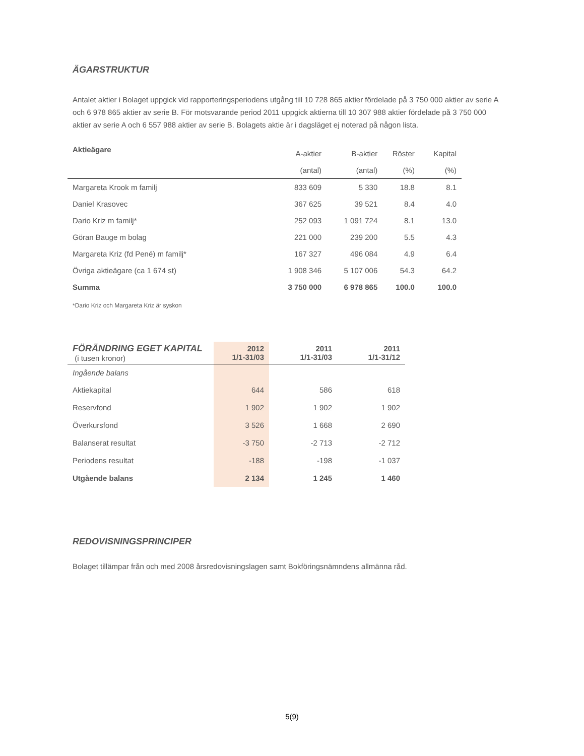ÄGARSTRUKTUR
Antalet aktier i Bolaget uppgick vid rapporteringsperiodens utgång till 10 728 865 aktier fördelade på 3 750 000 aktier av serie A och 6 978 865 aktier av serie B. För motsvarande period 2011 uppgick aktierna till 10 307 988 aktier fördelade på 3 750 000 aktier av serie A och 6 557 988 aktier av serie B. Bolagets aktie är i dagsläget ej noterad på någon lista.
| Aktieägare | A-aktier | B-aktier | Röster | Kapital |
| | (antal) | (antal) | (%) | (%) |
| Margareta Krook m familj | 833 609 | 5 330 | 18.8 | 8.1 |
| Daniel Krasovec | 367 625 | 39 521 | 8.4 | 4.0 |
| Dario Kriz m familj* | 252 093 | 1 091 724 | 8.1 | 13.0 |
| Göran Bauge m bolag | 221 000 | 239 200 | 5.5 | 4.3 |
| Margareta Kriz (fd Pené) m familj* | 167 327 | 496 084 | 4.9 | 6.4 |
| Övriga aktieägare (ca 1 674 st) | 1 908 346 | 5 107 006 | 54.3 | 64.2 |
| Summa | 3 750 000 | 6 978 865 | 100.0 | 100.0 |
*Dario Kriz och Margareta Kriz är syskon
| FÖRÄNDRING EGET KAPITAL (i tusen kronor) | 2012 1/1-31/03 | 2011 1/1-31/03 | 2011 1/1-31/12 |
| Ingående balans | | | |
| Aktiekapital | 644 | 586 | 618 |
| Reservfond | 1 902 | 1 902 | 1 902 |
| Överkursfond | 3 526 | 1 668 | 2 690 |
| Balanserat resultat | -3 750 | -2 713 | -2 712 |
| Periodens resultat | -188 | -198 | -1 037 |
| Utgående balans | 2 134 | 1 245 | 1 460 |
REDOVISNINGSPRINCIPER
Bolaget tillämpar från och med 2008 årsredovisningslagen samt Bokföringsnämndens allmänna råd.
5(9)